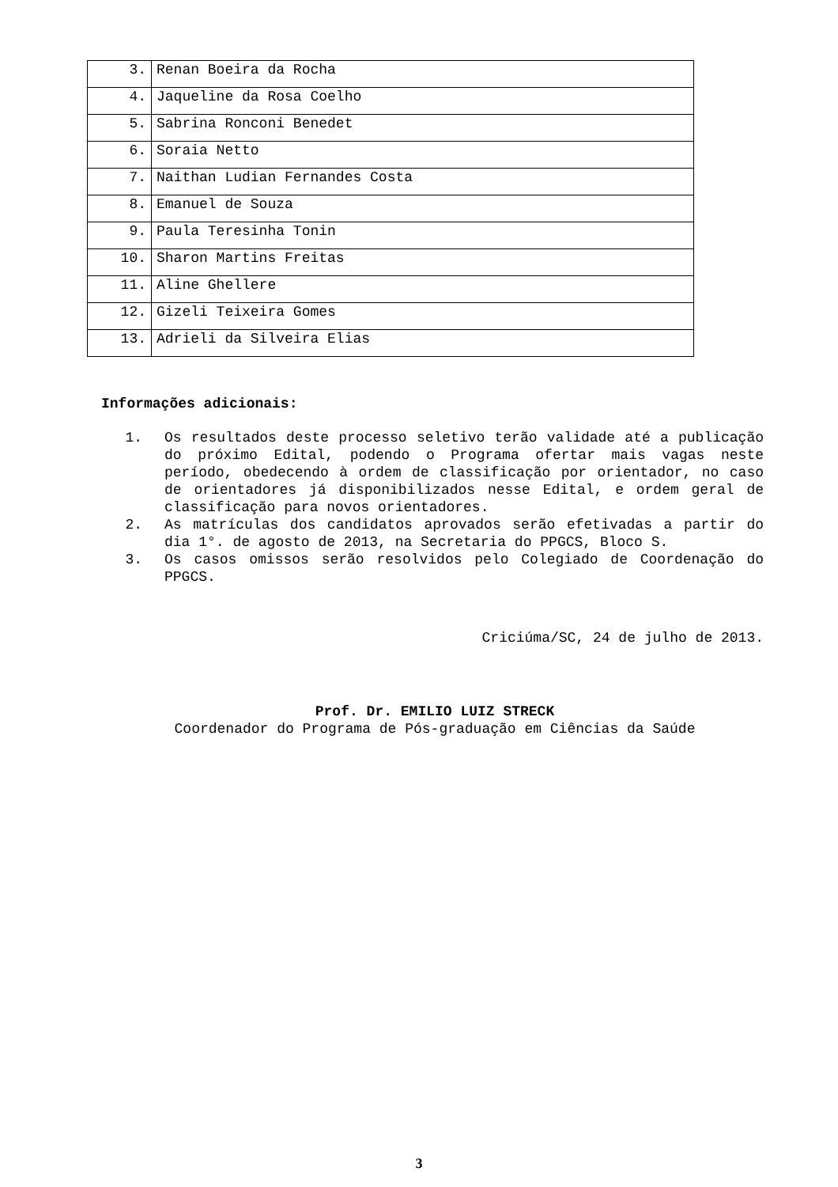| 3. | Renan Boeira da Rocha |
| 4. | Jaqueline da Rosa Coelho |
| 5. | Sabrina Ronconi Benedet |
| 6. | Soraia Netto |
| 7. | Naithan Ludian Fernandes Costa |
| 8. | Emanuel de Souza |
| 9. | Paula Teresinha Tonin |
| 10. | Sharon Martins Freitas |
| 11. | Aline Ghellere |
| 12. | Gizeli Teixeira Gomes |
| 13. | Adrieli da Silveira Elias |
Informações adicionais:
1. Os resultados deste processo seletivo terão validade até a publicação do próximo Edital, podendo o Programa ofertar mais vagas neste período, obedecendo à ordem de classificação por orientador, no caso de orientadores já disponibilizados nesse Edital, e ordem geral de classificação para novos orientadores.
2. As matrículas dos candidatos aprovados serão efetivadas a partir do dia 1°. de agosto de 2013, na Secretaria do PPGCS, Bloco S.
3. Os casos omissos serão resolvidos pelo Colegiado de Coordenação do PPGCS.
Criciúma/SC, 24 de julho de 2013.
Prof. Dr. EMILIO LUIZ STRECK
Coordenador do Programa de Pós-graduação em Ciências da Saúde
3